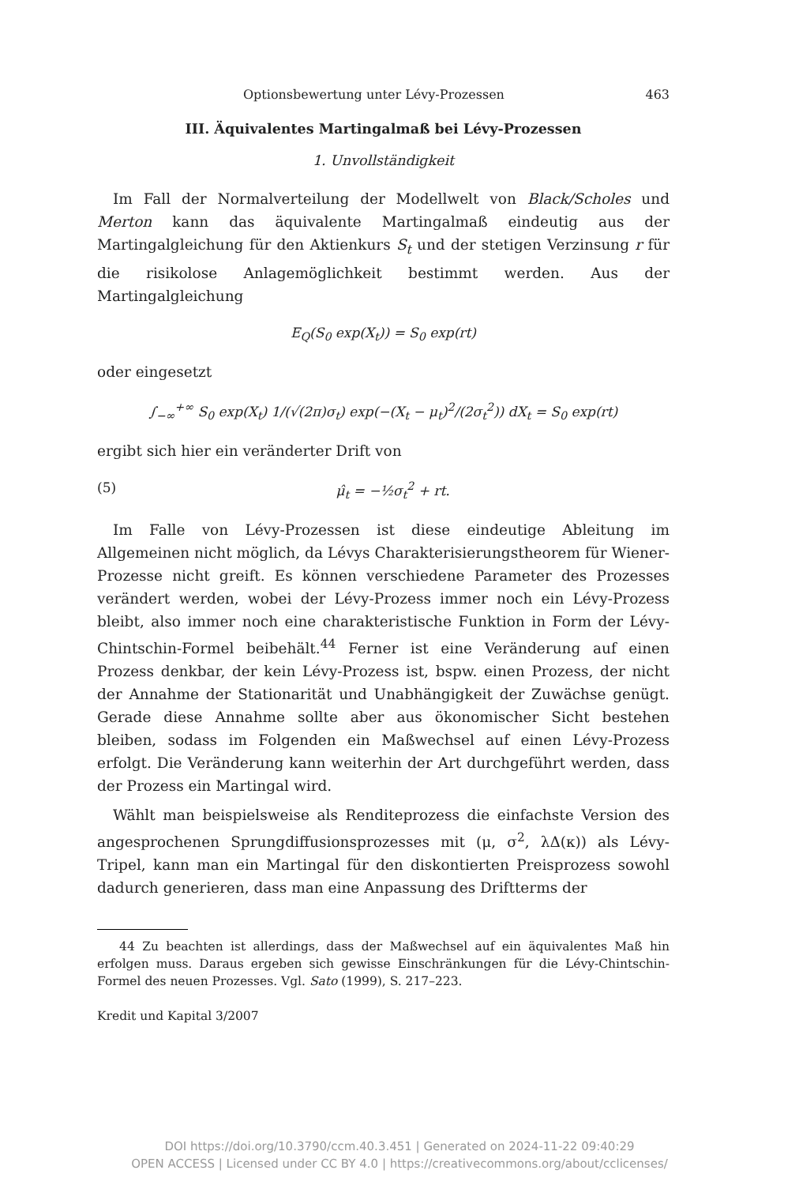Optionsbewertung unter Lévy-Prozessen 463
III. Äquivalentes Martingalmaß bei Lévy-Prozessen
1. Unvollständigkeit
Im Fall der Normalverteilung der Modellwelt von Black/Scholes und Merton kann das äquivalente Martingalmaß eindeutig aus der Martingalgleichung für den Aktienkurs S<sub>t</sub> und der stetigen Verzinsung r für die risikolose Anlagemöglichkeit bestimmt werden. Aus der Martingalgleichung
E<sub>Q</sub>(S<sub>0</sub> exp(X<sub>t</sub>)) = S<sub>0</sub> exp(rt)
oder eingesetzt
∫<sub>−∞</sub><sup>+∞</sup> S<sub>0</sub> exp(X<sub>t</sub>) 1/(√(2π)σ<sub>t</sub>) exp(−(X<sub>t</sub> − μ<sub>t</sub>)<sup>2</sup>/(2σ<sub>t</sub><sup>2</sup>)) dX<sub>t</sub> = S<sub>0</sub> exp(rt)
ergibt sich hier ein veränderter Drift von
(5) μ̂<sub>t</sub> = −½σ<sub>t</sub><sup>2</sup> + rt.
Im Falle von Lévy-Prozessen ist diese eindeutige Ableitung im Allgemeinen nicht möglich, da Lévys Charakterisierungstheorem für Wiener-Prozesse nicht greift. Es können verschiedene Parameter des Prozesses verändert werden, wobei der Lévy-Prozess immer noch ein Lévy-Prozess bleibt, also immer noch eine charakteristische Funktion in Form der Lévy-Chintschin-Formel beibehält.<sup>44</sup> Ferner ist eine Veränderung auf einen Prozess denkbar, der kein Lévy-Prozess ist, bspw. einen Prozess, der nicht der Annahme der Stationarität und Unabhängigkeit der Zuwächse genügt. Gerade diese Annahme sollte aber aus ökonomischer Sicht bestehen bleiben, sodass im Folgenden ein Maßwechsel auf einen Lévy-Prozess erfolgt. Die Veränderung kann weiterhin der Art durchgeführt werden, dass der Prozess ein Martingal wird.
Wählt man beispielsweise als Renditeprozess die einfachste Version des angesprochenen Sprungdiffusionsprozesses mit (μ, σ<sup>2</sup>, λΔ(κ)) als Lévy-Tripel, kann man ein Martingal für den diskontierten Preisprozess sowohl dadurch generieren, dass man eine Anpassung des Driftterms der
44 Zu beachten ist allerdings, dass der Maßwechsel auf ein äquivalentes Maß hin erfolgen muss. Daraus ergeben sich gewisse Einschränkungen für die Lévy-Chintschin-Formel des neuen Prozesses. Vgl. Sato (1999), S. 217–223.
Kredit und Kapital 3/2007
DOI https://doi.org/10.3790/ccm.40.3.451 | Generated on 2024-11-22 09:40:29
OPEN ACCESS | Licensed under CC BY 4.0 | https://creativecommons.org/about/cclicenses/